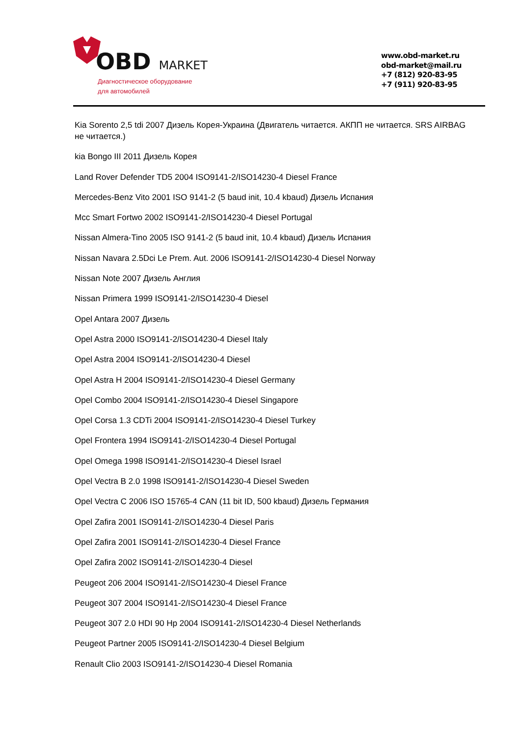OBD MARKET
Диагностическое оборудование
для автомобилей
www.obd-market.ru
obd-market@mail.ru
+7 (812) 920-83-95
+7 (911) 920-83-95
Kia Sorento 2,5 tdi 2007 Дизель Корея-Украина (Двигатель читается. АКПП не читается. SRS AIRBAG не читается.)
kia Bongo III 2011 Дизель Корея
Land Rover Defender TD5 2004 ISO9141-2/ISO14230-4 Diesel France
Mercedes-Benz Vito 2001 ISO 9141-2 (5 baud init, 10.4 kbaud) Дизель Испания
Mcc Smart Fortwo 2002 ISO9141-2/ISO14230-4 Diesel Portugal
Nissan Almera-Tino 2005 ISO 9141-2 (5 baud init, 10.4 kbaud) Дизель Испания
Nissan Navara 2.5Dci Le Prem. Aut. 2006 ISO9141-2/ISO14230-4 Diesel Norway
Nissan Note 2007 Дизель Англия
Nissan Primera 1999 ISO9141-2/ISO14230-4 Diesel
Opel Antara 2007 Дизель
Opel Astra 2000 ISO9141-2/ISO14230-4 Diesel Italy
Opel Astra 2004 ISO9141-2/ISO14230-4 Diesel
Opel Astra H 2004 ISO9141-2/ISO14230-4 Diesel Germany
Opel Combo 2004 ISO9141-2/ISO14230-4 Diesel Singapore
Opel Corsa 1.3 CDTi 2004 ISO9141-2/ISO14230-4 Diesel Turkey
Opel Frontera 1994 ISO9141-2/ISO14230-4 Diesel Portugal
Opel Omega 1998 ISO9141-2/ISO14230-4 Diesel Israel
Opel Vectra B 2.0 1998 ISO9141-2/ISO14230-4 Diesel Sweden
Opel Vectra C 2006 ISO 15765-4 CAN (11 bit ID, 500 kbaud) Дизель Германия
Opel Zafira 2001 ISO9141-2/ISO14230-4 Diesel Paris
Opel Zafira 2001 ISO9141-2/ISO14230-4 Diesel France
Opel Zafira 2002 ISO9141-2/ISO14230-4 Diesel
Peugeot 206 2004 ISO9141-2/ISO14230-4 Diesel France
Peugeot 307 2004 ISO9141-2/ISO14230-4 Diesel France
Peugeot 307 2.0 HDI 90 Hp 2004 ISO9141-2/ISO14230-4 Diesel Netherlands
Peugeot Partner 2005 ISO9141-2/ISO14230-4 Diesel Belgium
Renault Clio 2003 ISO9141-2/ISO14230-4 Diesel Romania